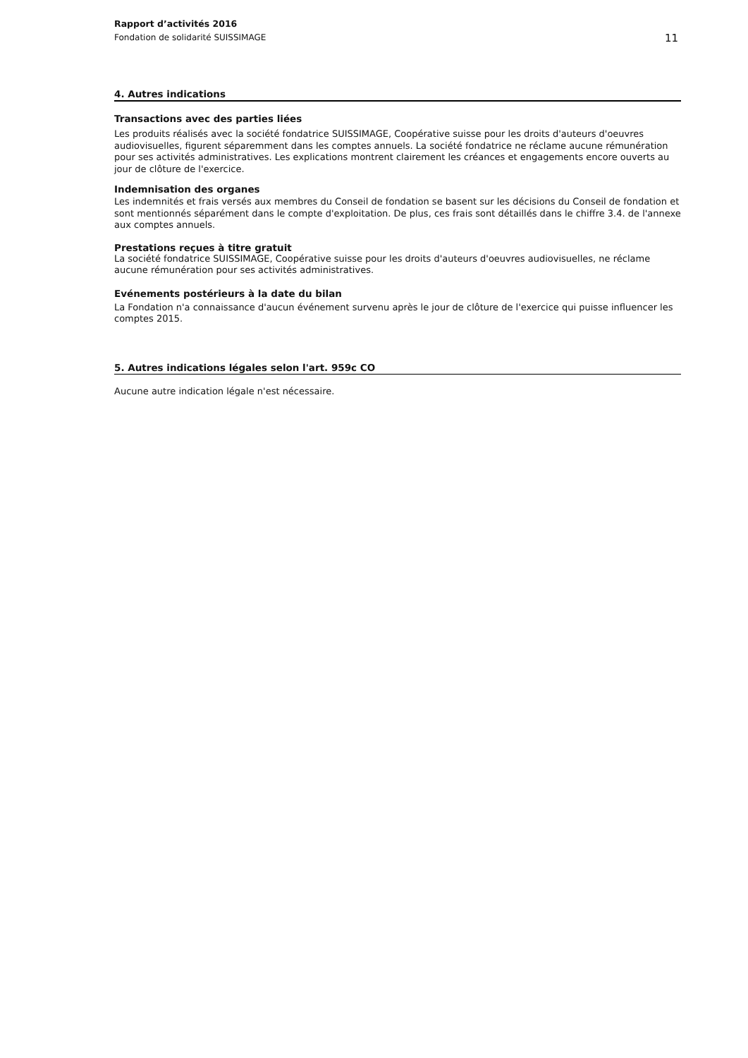Rapport d’activités 2016
Fondation de solidarité SUISSIMAGE
11
4. Autres indications
Transactions avec des parties liées
Les produits réalisés avec la société fondatrice SUISSIMAGE, Coopérative suisse pour les droits d'auteurs d'oeuvres audiovisuelles, figurent séparemment dans les comptes annuels. La société fondatrice ne réclame aucune rémunération pour ses activités administratives. Les explications montrent clairement les créances et engagements encore ouverts au jour de clôture de l'exercice.
Indemnisation des organes
Les indemnités et frais versés aux membres du Conseil de fondation se basent sur les décisions du Conseil de fondation et sont mentionnés séparément dans le compte d'exploitation. De plus, ces frais sont détaillés dans le chiffre 3.4. de l'annexe aux comptes annuels.
Prestations reçues à titre gratuit
La société fondatrice SUISSIMAGE, Coopérative suisse pour les droits d'auteurs d'oeuvres audiovisuelles, ne réclame aucune rémunération pour ses activités administratives.
Evénements postérieurs à la date du bilan
La Fondation n'a connaissance d'aucun événement survenu après le jour de clôture de l'exercice qui puisse influencer les comptes 2015.
5. Autres indications légales selon l'art. 959c CO
Aucune autre indication légale n'est nécessaire.